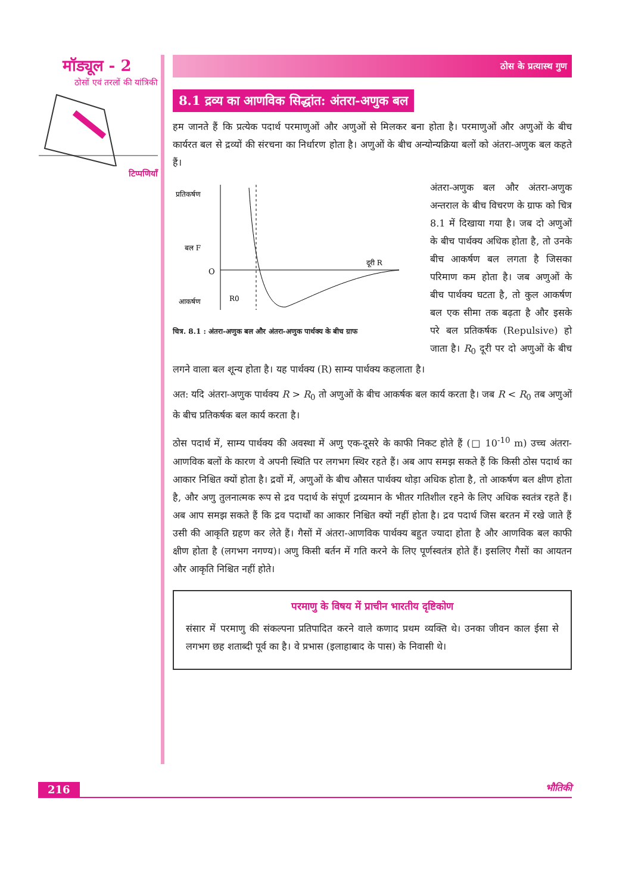मॉड्यूल - 2
ठोसों एवं तरलों की यांत्रिकी
टिप्पणियाँ
ठोस के प्रत्यास्थ गुण
8.1 द्रव्य का आणविक सिद्धांत: अंतरा-अणुक बल
हम जानते हैं कि प्रत्येक पदार्थ परमाणुओं और अणुओं से मिलकर बना होता है। परमाणुओं और अणुओं के बीच कार्यरत बल से द्रव्यों की संरचना का निर्धारण होता है। अणुओं के बीच अन्योन्यक्रिया बलों को अंतरा-अणुक बल कहते हैं।
प्रतिकर्षण
बल F
O
आकर्षण
दूरी R
R0
चित्र. 8.1 : अंतरा-अणुक बल और अंतरा-अणुक पार्थक्य के बीच ग्राफ
अंतरा-अणुक बल और अंतरा-अणुक अन्तराल के बीच विचरण के ग्राफ को चित्र 8.1 में दिखाया गया है। जब दो अणुओं के बीच पार्थक्य अधिक होता है, तो उनके बीच आकर्षण बल लगता है जिसका परिमाण कम होता है। जब अणुओं के बीच पार्थक्य घटता है, तो कुल आकर्षण बल एक सीमा तक बढ़ता है और इसके परे बल प्रतिकर्षक (Repulsive) हो जाता है। R<sub>0</sub> दूरी पर दो अणुओं के बीच लगने वाला बल शून्य होता है। यह पार्थक्य (R) साम्य पार्थक्य कहलाता है।
अत: यदि अंतरा-अणुक पार्थक्य R > R<sub>0</sub> तो अणुओं के बीच आकर्षक बल कार्य करता है। जब R < R<sub>0</sub> तब अणुओं के बीच प्रतिकर्षक बल कार्य करता है।
ठोस पदार्थ में, साम्य पार्थक्य की अवस्था में अणु एक-दूसरे के काफी निकट होते हैं (□ 10<sup>-10</sup> m) उच्च अंतरा-आणविक बलों के कारण वे अपनी स्थिति पर लगभग स्थिर रहते हैं। अब आप समझ सकते हैं कि किसी ठोस पदार्थ का आकार निश्चित क्यों होता है। द्रवों में, अणुओं के बीच औसत पार्थक्य थोड़ा अधिक होता है, तो आकर्षण बल क्षीण होता है, और अणु तुलनात्मक रूप से द्रव पदार्थ के संपूर्ण द्रव्यमान के भीतर गतिशील रहने के लिए अधिक स्वतंत्र रहते हैं। अब आप समझ सकते हैं कि द्रव पदार्थों का आकार निश्चित क्यों नहीं होता है। द्रव पदार्थ जिस बरतन में रखे जाते हैं उसी की आकृति ग्रहण कर लेते हैं। गैसों में अंतरा-आणविक पार्थक्य बहुत ज्यादा होता है और आणविक बल काफी क्षीण होता है (लगभग नगण्य)। अणु किसी बर्तन में गति करने के लिए पूर्णस्वतंत्र होते हैं। इसलिए गैसों का आयतन और आकृति निश्चित नहीं होते।
परमाणु के विषय में प्राचीन भारतीय दृष्टिकोण
संसार में परमाणु की संकल्पना प्रतिपादित करने वाले कणाद प्रथम व्यक्ति थे। उनका जीवन काल ईसा से लगभग छह शताब्दी पूर्व का है। वे प्रभास (इलाहाबाद के पास) के निवासी थे।
216 भौतिकी